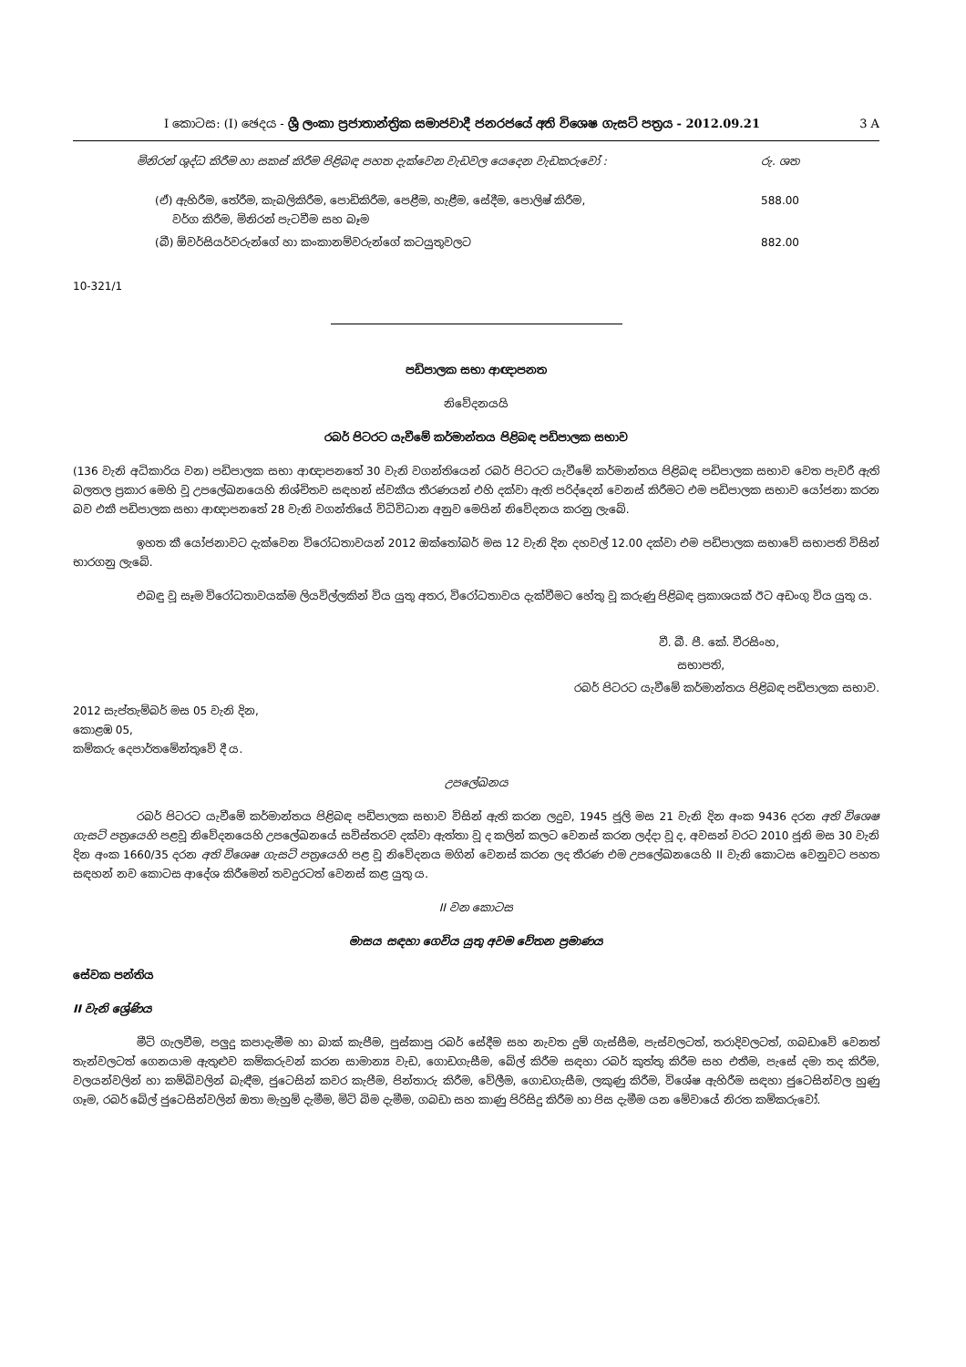I කොටස: (I) ඡෙදය - ශ්‍රී ලංකා ප්‍රජාතාන්ත්‍රික සමාජවාදී ජනරජයේ අති විශෙෂ ගැසට් පත්‍රය - 2012.09.21 3 A
| මිනිරන් ශුද්ධ කිරීම හා සකස් කිරීම පිළිබඳ පහත දැක්වෙන වැඩවල යෙදෙන වැඩකරුවෝ : | රු. ශත |
| (ඒ) ඇහිරීම, තේරීම, කැබලිකිරීම, පොඩිකිරීම, පෙළීම, හැළීම, සේදීම, පොලිෂ් කිරීම, වර්ග කිරීම, මිනිරන් පැටවීම සහ බෑම | 588.00 |
| (බී) ඕවර්සියර්වරුන්ගේ හා කංකානම්වරුන්ගේ කටයුතුවලට | 882.00 |
10-321/1
පඩිපාලක සභා ආඥාපනත
නිවේදනයයි
රබර් පිටරට යැවීමේ කර්මාන්තය පිළිබඳ පඩිපාලක සභාව
(136 වැනි අධිකාරිය වන) පඩිපාලක සභා ආඥාපනතේ 30 වැනි වගන්තියෙන් රබර් පිටරට යැවීමේ කර්මාන්තය පිළිබඳ පඩිපාලක සභාව වෙත පැවරී ඇති බලතල ප්‍රකාර මෙහි වූ උපලේඛනයෙහි නිශ්චිතව සඳහන් ස්වකීය තීරණයන් එහි දක්වා ඇති පරිද්දෙන් වෙනස් කිරීමට එම පඩිපාලක සභාව යෝජනා කරන බව එකී පඩිපාලක සභා ආඥාපනතේ 28 වැනි වගන්තියේ විධිවිධාන අනුව මෙයින් නිවේදනය කරනු ලැබේ.
ඉහත කී යෝජනාවට දැක්වෙන විරෝධතාවයන් 2012 ඔක්තෝබර් මස 12 වැනි දින දහවල් 12.00 දක්වා එම පඩිපාලක සභාවේ සභාපති විසින් භාරගනු ලැබේ.
එබඳු වූ සෑම විරෝධතාවයක්ම ලියවිල්ලකින් විය යුතු අතර, විරෝධතාවය දැක්වීමට හේතු වූ කරුණු පිළිබඳ ප්‍රකාශයක් ඊට අඩංගු විය යුතු ය.
වී. බී. පී. කේ. වීරසිංහ,
සභාපති,
රබර් පිටරට යැවීමේ කර්මාන්තය පිළිබඳ පඩිපාලක සභාව.
2012 සැප්තැම්බර් මස 05 වැනි දින,
කොළඹ 05,
කම්කරු දෙපාර්තමේන්තුවේ දී ය.
උපලේඛනය
රබර් පිටරට යැවීමේ කර්මාන්තය පිළිබඳ පඩිපාලක සභාව විසින් ඇති කරන ලදුව, 1945 ජූලි මස 21 වැනි දින අංක 9436 දරන අති විශෙෂ ගැසට් පත්‍රයෙහි පළවූ නිවේදනයෙහි උපලේඛනයේ සවිස්තරව දක්වා ඇත්තා වූ ද කලින් කලට වෙනස් කරන ලද්දා වූ ද, අවසන් වරට 2010 ජූනි මස 30 වැනි දින අංක 1660/35 දරන අති විශෙෂ ගැසට් පත්‍රයෙහි පළ වූ නිවේදනය මගින් වෙනස් කරන ලද තීරණ එම උපලේඛනයෙහි II වැනි කොටස වෙනුවට පහත සඳහන් නව කොටස ආදේශ කිරීමෙන් තවදුරටත් වෙනස් කළ යුතු ය.
II වන කොටස
මාසය සඳහා ගෙවිය යුතු අවම වේතන ප්‍රමාණය
සේවක පන්තිය
II වැනි ශ්‍රේණිය
මීටි ගැලවීම, පලුදු කපාදැමීම හා බාක් කැපීම, පුස්කාපු රබර් සේදීම සහ නැවත දුම් ගැස්සීම, පැස්වලටත්, තරාදිවලටත්, ගබඩාවේ වෙනත් තැන්වලටත් ගෙනයාම ඇතුළුව කම්කරුවන් කරන සාමාන්‍ය වැඩ, ගොඩගැසීම, බේල් කිරීම සඳහා රබර් කුත්තු කිරීම සහ එතීම, පැසේ දමා තද කිරීම, වලයන්වලින් හා කම්බිවලින් බැඳීම, ජුටෙසින් කවර කැපීම, පින්තාරු කිරීම, වේලීම, ගොඩගැසීම, ලකුණු කිරීම, විශේෂ ඇහිරීම සඳහා ජුටෙසින්වල හුණු ගෑම, රබර් බේල් ජුටෙසින්වලින් ඔතා මැහුම් දැමීම, මිටි බිම දැමීම, ගබඩා සහ කාණු පිරිසිදු කිරීම හා පිස දැමීම යන මේවායේ නිරත කම්කරුවෝ.